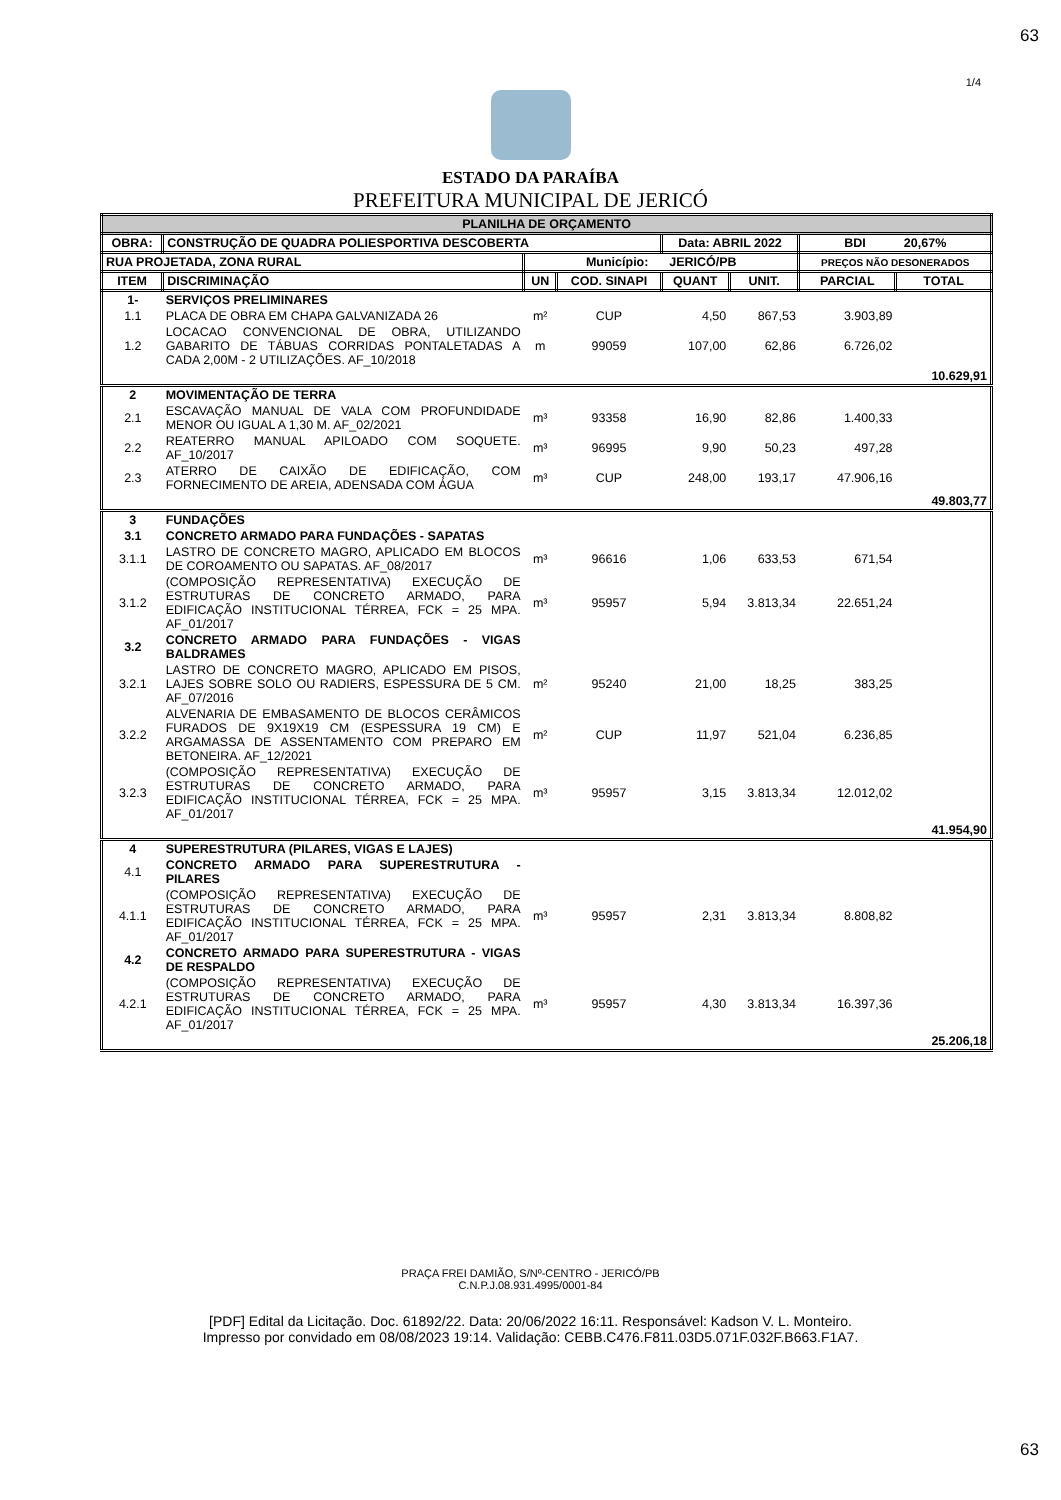63
1/4
ESTADO DA PARAÍBA
PREFEITURA MUNICIPAL DE JERICÓ
| PLANILHA DE ORÇAMENTO | | | | | | | |
| --- | --- | --- | --- | --- | --- | --- | --- |
| OBRA: | CONSTRUÇÃO DE QUADRA POLIESPORTIVA DESCOBERTA | | | Data: ABRIL 2022 | | BDI 20,67% | |
| RUA PROJETADA, ZONA RURAL | | Município: JERICÓ/PB | | | | PREÇOS NÃO DESONERADOS | |
| ITEM | DISCRIMINAÇÃO | UN | COD. SINAPI | QUANT | UNIT. | PARCIAL | TOTAL |
| 1- | SERVIÇOS PRELIMINARES | | | | | | |
| 1.1 | PLACA DE OBRA EM CHAPA GALVANIZADA 26 | m² | CUP | 4,50 | 867,53 | 3.903,89 | |
| 1.2 | LOCACAO CONVENCIONAL DE OBRA, UTILIZANDO GABARITO DE TÁBUAS CORRIDAS PONTALETADAS A CADA 2,00M - 2 UTILIZAÇÕES. AF_10/2018 | m | 99059 | 107,00 | 62,86 | 6.726,02 | |
| | | | | | | | 10.629,91 |
| 2 | MOVIMENTAÇÃO DE TERRA | | | | | | |
| 2.1 | ESCAVAÇÃO MANUAL DE VALA COM PROFUNDIDADE MENOR OU IGUAL A 1,30 M. AF_02/2021 | m³ | 93358 | 16,90 | 82,86 | 1.400,33 | |
| 2.2 | REATERRO MANUAL APILOADO COM SOQUETE. AF_10/2017 | m³ | 96995 | 9,90 | 50,23 | 497,28 | |
| 2.3 | ATERRO DE CAIXÃO DE EDIFICAÇÃO, COM FORNECIMENTO DE AREIA, ADENSADA COM ÁGUA | m³ | CUP | 248,00 | 193,17 | 47.906,16 | |
| | | | | | | | 49.803,77 |
| 3 | FUNDAÇÕES | | | | | | |
| 3.1 | CONCRETO ARMADO PARA FUNDAÇÕES - SAPATAS | | | | | | |
| 3.1.1 | LASTRO DE CONCRETO MAGRO, APLICADO EM BLOCOS DE COROAMENTO OU SAPATAS. AF_08/2017 | m³ | 96616 | 1,06 | 633,53 | 671,54 | |
| 3.1.2 | (COMPOSIÇÃO REPRESENTATIVA) EXECUÇÃO DE ESTRUTURAS DE CONCRETO ARMADO, PARA EDIFICAÇÃO INSTITUCIONAL TÉRREA, FCK = 25 MPA. AF_01/2017 | m³ | 95957 | 5,94 | 3.813,34 | 22.651,24 | |
| 3.2 | CONCRETO ARMADO PARA FUNDAÇÕES - VIGAS BALDRAMES | | | | | | |
| 3.2.1 | LASTRO DE CONCRETO MAGRO, APLICADO EM PISOS, LAJES SOBRE SOLO OU RADIERS, ESPESSURA DE 5 CM. AF_07/2016 | m² | 95240 | 21,00 | 18,25 | 383,25 | |
| 3.2.2 | ALVENARIA DE EMBASAMENTO DE BLOCOS CERÂMICOS FURADOS DE 9X19X19 CM (ESPESSURA 19 CM) E ARGAMASSA DE ASSENTAMENTO COM PREPARO EM BETONEIRA. AF_12/2021 | m² | CUP | 11,97 | 521,04 | 6.236,85 | |
| 3.2.3 | (COMPOSIÇÃO REPRESENTATIVA) EXECUÇÃO DE ESTRUTURAS DE CONCRETO ARMADO, PARA EDIFICAÇÃO INSTITUCIONAL TÉRREA, FCK = 25 MPA. AF_01/2017 | m³ | 95957 | 3,15 | 3.813,34 | 12.012,02 | |
| | | | | | | | 41.954,90 |
| 4 | SUPERESTRUTURA (PILARES, VIGAS E LAJES) | | | | | | |
| 4.1 | CONCRETO ARMADO PARA SUPERESTRUTURA - PILARES | | | | | | |
| 4.1.1 | (COMPOSIÇÃO REPRESENTATIVA) EXECUÇÃO DE ESTRUTURAS DE CONCRETO ARMADO, PARA EDIFICAÇÃO INSTITUCIONAL TÉRREA, FCK = 25 MPA. AF_01/2017 | m³ | 95957 | 2,31 | 3.813,34 | 8.808,82 | |
| 4.2 | CONCRETO ARMADO PARA SUPERESTRUTURA - VIGAS DE RESPALDO | | | | | | |
| 4.2.1 | (COMPOSIÇÃO REPRESENTATIVA) EXECUÇÃO DE ESTRUTURAS DE CONCRETO ARMADO, PARA EDIFICAÇÃO INSTITUCIONAL TÉRREA, FCK = 25 MPA. AF_01/2017 | m³ | 95957 | 4,30 | 3.813,34 | 16.397,36 | |
| | | | | | | | 25.206,18 |
PRAÇA FREI DAMIÃO, S/Nº-CENTRO - JERICÓ/PB
C.N.P.J.08.931.4995/0001-84
63
[PDF] Edital da Licitação. Doc. 61892/22. Data: 20/06/2022 16:11. Responsável: Kadson V. L. Monteiro.
Impresso por convidado em 08/08/2023 19:14. Validação: CEBB.C476.F811.03D5.071F.032F.B663.F1A7.